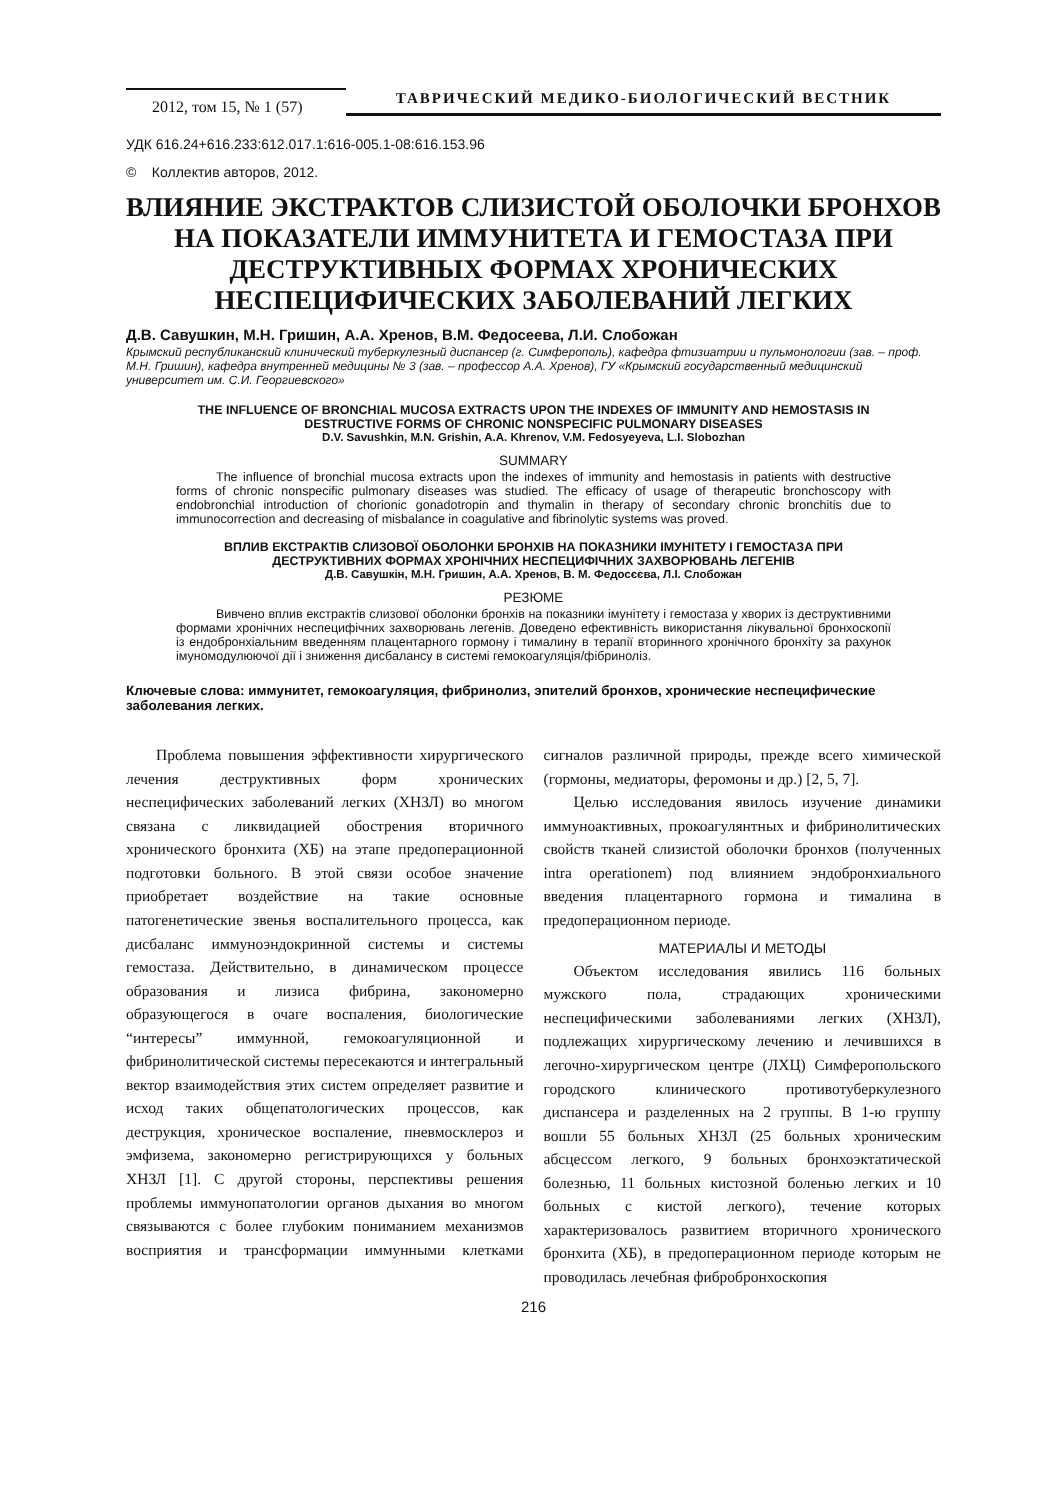2012, том 15, № 1 (57)
ТАВРИЧЕСКИЙ МЕДИКО-БИОЛОГИЧЕСКИЙ ВЕСТНИК
УДК 616.24+616.233:612.017.1:616-005.1-08:616.153.96
© Коллектив авторов, 2012.
ВЛИЯНИЕ ЭКСТРАКТОВ СЛИЗИСТОЙ ОБОЛОЧКИ БРОНХОВ
НА ПОКАЗАТЕЛИ ИММУНИТЕТА И ГЕМОСТАЗА ПРИ
ДЕСТРУКТИВНЫХ ФОРМАХ ХРОНИЧЕСКИХ
НЕСПЕЦИФИЧЕСКИХ ЗАБОЛЕВАНИЙ ЛЕГКИХ
Д.В. Савушкин, М.Н. Гришин, А.А. Хренов, В.М. Федосеева, Л.И. Слобожан
Крымский республиканский клинический туберкулезный диспансер (г. Симферополь), кафедра фтизиатрии и пульмонологии (зав. – проф. М.Н. Гришин), кафедра внутренней медицины № 3 (зав. – профессор А.А. Хренов), ГУ «Крымский государственный медицинский университет им. С.И. Георгиевского»
THE INFLUENCE OF BRONCHIAL MUCOSA EXTRACTS UPON THE INDEXES OF IMMUNITY AND HEMOSTASIS IN DESTRUCTIVE FORMS OF CHRONIC NONSPECIFIC PULMONARY DISEASES
D.V. Savushkin, M.N. Grishin, A.A. Khrenov, V.M. Fedosyeyeva, L.I. Slobozhan
SUMMARY
The influence of bronchial mucosa extracts upon the indexes of immunity and hemostasis in patients with destructive forms of chronic nonspecific pulmonary diseases was studied. The efficacy of usage of therapeutic bronchoscopy with endobronchial introduction of chorionic gonadotropin and thymalin in therapy of secondary chronic bronchitis due to immunocorrection and decreasing of misbalance in coagulative and fibrinolytic systems was proved.
ВПЛИВ ЕКСТРАКТІВ СЛИЗОВОЇ ОБОЛОНКИ БРОНХІВ НА ПОКАЗНИКИ ІМУНІТЕТУ І ГЕМОСТАЗА ПРИ ДЕСТРУКТИВНИХ ФОРМАХ ХРОНІЧНИХ НЕСПЕЦИФІЧНИХ ЗАХВОРЮВАНЬ ЛЕГЕНІВ
Д.В. Савушкін, М.Н. Гришин, А.А. Хренов, В. М. Федосєєва, Л.І. Слобожан
РЕЗЮМЕ
Вивчено вплив екстрактів слизової оболонки бронхів на показники імунітету і гемостаза у хворих із деструктивними формами хронічних неспецифічних захворювань легенів. Доведено ефективність використання лікувальної бронхоскопії із ендобронхіальним введенням плацентарного гормону і тималину в терапії вторинного хронічного бронхіту за рахунок імуномодулюючої дії і зниження дисбалансу в системі гемокоагуляція/фібриноліз.
Ключевые слова: иммунитет, гемокоагуляция, фибринолиз, эпителий бронхов, хронические неспецифические заболевания легких.
Проблема повышения эффективности хирургического лечения деструктивных форм хронических неспецифических заболеваний легких (ХНЗЛ) во многом связана с ликвидацией обострения вторичного хронического бронхита (ХБ) на этапе предоперационной подготовки больного. В этой связи особое значение приобретает воздействие на такие основные патогенетические звенья воспалительного процесса, как дисбаланс иммуноэндокринной системы и системы гемостаза. Действительно, в динамическом процессе образования и лизиса фибрина, закономерно образующегося в очаге воспаления, биологические “интересы” иммунной, гемокоагуляционной и фибринолитической системы пересекаются и интегральный вектор взаимодействия этих систем определяет развитие и исход таких общепатологических процессов, как деструкция, хроническое воспаление, пневмосклероз и эмфизема, закономерно регистрирующихся у больных ХНЗЛ [1]. С другой стороны, перспективы решения проблемы иммунопатологии органов дыхания во многом связываются с более глубоким пониманием механизмов восприятия и трансформации иммунными клетками сигналов различной природы, прежде всего химической (гормоны, медиаторы, феромоны и др.) [2, 5, 7].
Целью исследования явилось изучение динамики иммуноактивных, прокоагулянтных и фибринолитических свойств тканей слизистой оболочки бронхов (полученных intra operationem) под влиянием эндобронхиального введения плацентарного гормона и тималина в предоперационном периоде.
МАТЕРИАЛЫ И МЕТОДЫ
Объектом исследования явились 116 больных мужского пола, страдающих хроническими неспецифическими заболеваниями легких (ХНЗЛ), подлежащих хирургическому лечению и лечившихся в легочно-хирургическом центре (ЛХЦ) Симферопольского городского клинического противотуберкулезного диспансера и разделенных на 2 группы. В 1-ю группу вошли 55 больных ХНЗЛ (25 больных хроническим абсцессом легкого, 9 больных бронхоэктатической болезнью, 11 больных кистозной боленью легких и 10 больных с кистой легкого), течение которых характеризовалось развитием вторичного хронического бронхита (ХБ), в предоперационном периоде которым не проводилась лечебная фибробронхоскопия
216